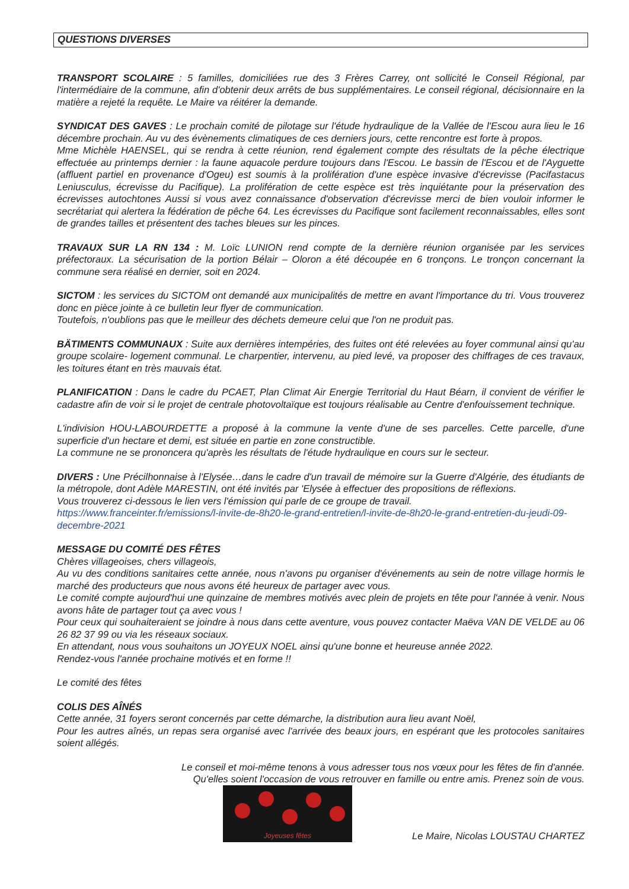QUESTIONS DIVERSES
TRANSPORT SCOLAIRE : 5 familles, domiciliées rue des 3 Frères Carrey, ont sollicité le Conseil Régional, par l'intermédiaire de la commune, afin d'obtenir deux arrêts de bus supplémentaires. Le conseil régional, décisionnaire en la matière a rejeté la requête. Le Maire va réitérer la demande.
SYNDICAT DES GAVES : Le prochain comité de pilotage sur l'étude hydraulique de la Vallée de l'Escou aura lieu le 16 décembre prochain. Au vu des évènements climatiques de ces derniers jours, cette rencontre est forte à propos.
Mme Michèle HAENSEL, qui se rendra à cette réunion, rend également compte des résultats de la pêche électrique effectuée au printemps dernier : la faune aquacole perdure toujours dans l'Escou. Le bassin de l'Escou et de l'Ayguette (affluent partiel en provenance d'Ogeu) est soumis à la prolifération d'une espèce invasive d'écrevisse (Pacifastacus Leniusculus, écrevisse du Pacifique). La prolifération de cette espèce est très inquiétante pour la préservation des écrevisses autochtones Aussi si vous avez connaissance d'observation d'écrevisse merci de bien vouloir informer le secrétariat qui alertera la fédération de pêche 64. Les écrevisses du Pacifique sont facilement reconnaissables, elles sont de grandes tailles et présentent des taches bleues sur les pinces.
TRAVAUX SUR LA RN 134 : M. Loïc LUNION rend compte de la dernière réunion organisée par les services préfectoraux. La sécurisation de la portion Bélair – Oloron a été découpée en 6 tronçons. Le tronçon concernant la commune sera réalisé en dernier, soit en 2024.
SICTOM : les services du SICTOM ont demandé aux municipalités de mettre en avant l'importance du tri. Vous trouverez donc en pièce jointe à ce bulletin leur flyer de communication.
Toutefois, n'oublions pas que le meilleur des déchets demeure celui que l'on ne produit pas.
BÄTIMENTS COMMUNAUX : Suite aux dernières intempéries, des fuites ont été relevées au foyer communal ainsi qu'au groupe scolaire- logement communal. Le charpentier, intervenu, au pied levé, va proposer des chiffrages de ces travaux, les toitures étant en très mauvais état.
PLANIFICATION : Dans le cadre du PCAET, Plan Climat Air Energie Territorial du Haut Béarn, il convient de vérifier le cadastre afin de voir si le projet de centrale photovoltaïque est toujours réalisable au Centre d'enfouissement technique.
L'indivision HOU-LABOURDETTE a proposé à la commune la vente d'une de ses parcelles. Cette parcelle, d'une superficie d'un hectare et demi, est située en partie en zone constructible.
La commune ne se prononcera qu'après les résultats de l'étude hydraulique en cours sur le secteur.
DIVERS : Une Précilhonnaise à l'Elysée…dans le cadre d'un travail de mémoire sur la Guerre d'Algérie, des étudiants de la métropole, dont Adèle MARESTIN, ont été invités par 'Elysée à effectuer des propositions de réflexions.
Vous trouverez ci-dessous le lien vers l'émission qui parle de ce groupe de travail.
https://www.franceinter.fr/emissions/l-invite-de-8h20-le-grand-entretien/l-invite-de-8h20-le-grand-entretien-du-jeudi-09-decembre-2021
MESSAGE DU COMITÉ DES FÊTES
Chères villageoises, chers villageois,
Au vu des conditions sanitaires cette année, nous n'avons pu organiser d'événements au sein de notre village hormis le marché des producteurs que nous avons été heureux de partager avec vous.
Le comité compte aujourd'hui une quinzaine de membres motivés avec plein de projets en tête pour l'année à venir. Nous avons hâte de partager tout ça avec vous !
Pour ceux qui souhaiteraient se joindre à nous dans cette aventure, vous pouvez contacter Maëva VAN DE VELDE au 06 26 82 37 99 ou via les réseaux sociaux.
En attendant, nous vous souhaitons un JOYEUX NOEL ainsi qu'une bonne et heureuse année 2022.
Rendez-vous l'année prochaine motivés et en forme !!
Le comité des fêtes
COLIS DES AÎNÉS
Cette année, 31 foyers seront concernés par cette démarche, la distribution aura lieu avant Noël,
Pour les autres aînés, un repas sera organisé avec l'arrivée des beaux jours, en espérant que les protocoles sanitaires soient allégés.
Le conseil et moi-même tenons à vous adresser tous nos vœux pour les fêtes de fin d'année.
Qu'elles soient l'occasion de vous retrouver en famille ou entre amis. Prenez soin de vous.
Joyeuses fêtes
Le Maire, Nicolas LOUSTAU CHARTEZ